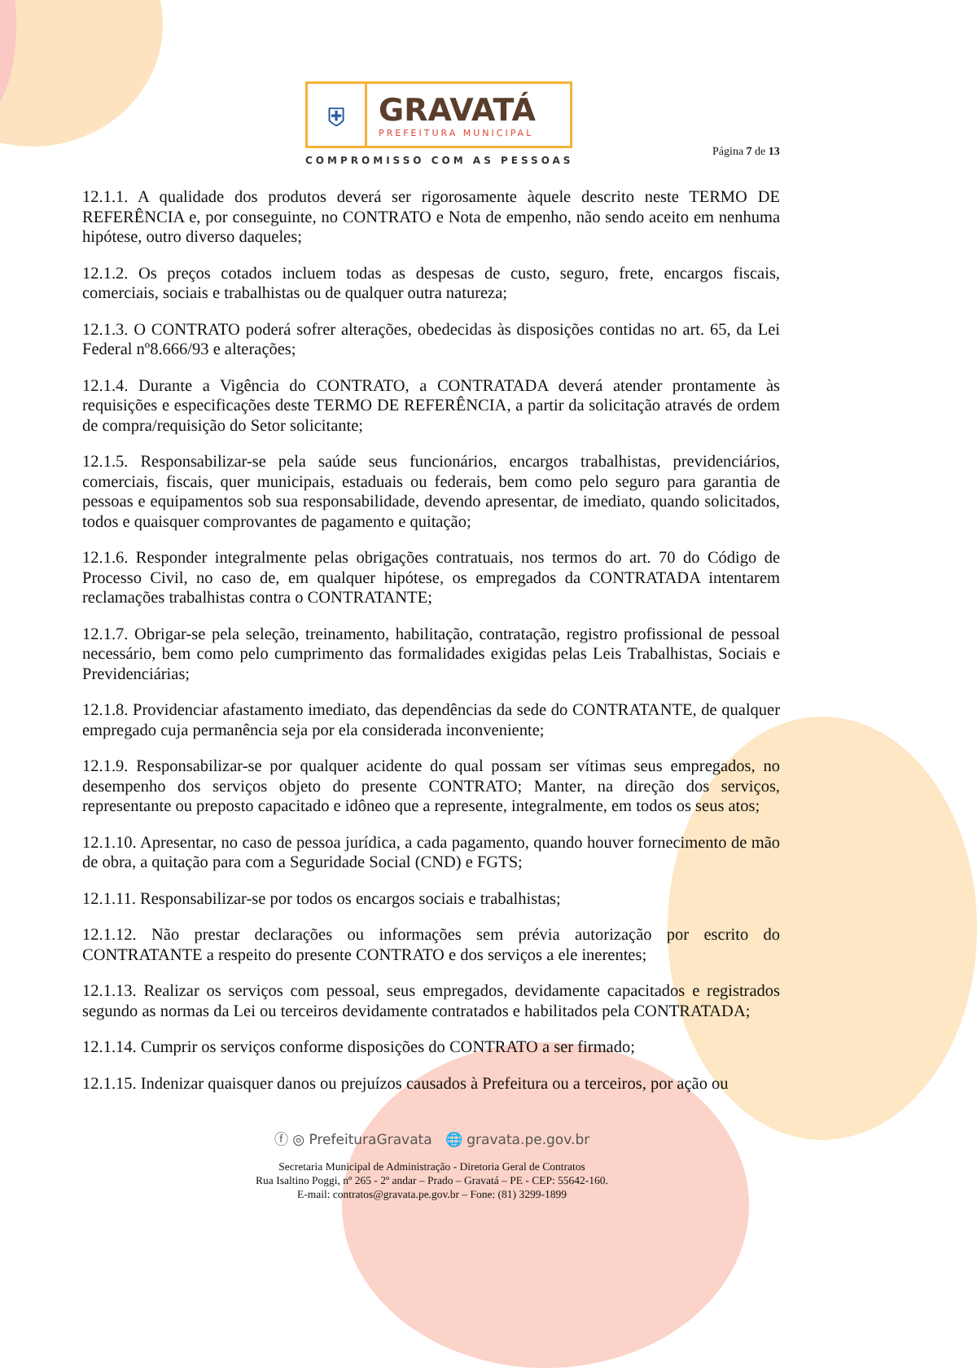⛨
GRAVATÁ
PREFEITURA MUNICIPAL
COMPROMISSO COM AS PESSOAS
Página 7 de 13
12.1.1. A qualidade dos produtos deverá ser rigorosamente àquele descrito neste TERMO DE REFERÊNCIA e, por conseguinte, no CONTRATO e Nota de empenho, não sendo aceito em nenhuma hipótese, outro diverso daqueles;
12.1.2. Os preços cotados incluem todas as despesas de custo, seguro, frete, encargos fiscais, comerciais, sociais e trabalhistas ou de qualquer outra natureza;
12.1.3. O CONTRATO poderá sofrer alterações, obedecidas às disposições contidas no art. 65, da Lei Federal nº8.666/93 e alterações;
12.1.4. Durante a Vigência do CONTRATO, a CONTRATADA deverá atender prontamente às requisições e especificações deste TERMO DE REFERÊNCIA, a partir da solicitação através de ordem de compra/requisição do Setor solicitante;
12.1.5. Responsabilizar-se pela saúde seus funcionários, encargos trabalhistas, previdenciários, comerciais, fiscais, quer municipais, estaduais ou federais, bem como pelo seguro para garantia de pessoas e equipamentos sob sua responsabilidade, devendo apresentar, de imediato, quando solicitados, todos e quaisquer comprovantes de pagamento e quitação;
12.1.6. Responder integralmente pelas obrigações contratuais, nos termos do art. 70 do Código de Processo Civil, no caso de, em qualquer hipótese, os empregados da CONTRATADA intentarem reclamações trabalhistas contra o CONTRATANTE;
12.1.7. Obrigar-se pela seleção, treinamento, habilitação, contratação, registro profissional de pessoal necessário, bem como pelo cumprimento das formalidades exigidas pelas Leis Trabalhistas, Sociais e Previdenciárias;
12.1.8. Providenciar afastamento imediato, das dependências da sede do CONTRATANTE, de qualquer empregado cuja permanência seja por ela considerada inconveniente;
12.1.9. Responsabilizar-se por qualquer acidente do qual possam ser vítimas seus empregados, no desempenho dos serviços objeto do presente CONTRATO; Manter, na direção dos serviços, representante ou preposto capacitado e idôneo que a represente, integralmente, em todos os seus atos;
12.1.10. Apresentar, no caso de pessoa jurídica, a cada pagamento, quando houver fornecimento de mão de obra, a quitação para com a Seguridade Social (CND) e FGTS;
12.1.11. Responsabilizar-se por todos os encargos sociais e trabalhistas;
12.1.12. Não prestar declarações ou informações sem prévia autorização por escrito do CONTRATANTE a respeito do presente CONTRATO e dos serviços a ele inerentes;
12.1.13. Realizar os serviços com pessoal, seus empregados, devidamente capacitados e registrados segundo as normas da Lei ou terceiros devidamente contratados e habilitados pela CONTRATADA;
12.1.14. Cumprir os serviços conforme disposições do CONTRATO a ser firmado;
12.1.15. Indenizar quaisquer danos ou prejuízos causados à Prefeitura ou a terceiros, por ação ou
ⓕ ◎ PrefeituraGravata 🌐 gravata.pe.gov.br
Secretaria Municipal de Administração - Diretoria Geral de Contratos
Rua Isaltino Poggi, nº 265 - 2º andar – Prado – Gravatá – PE - CEP: 55642-160.
E-mail: contratos@gravata.pe.gov.br – Fone: (81) 3299-1899